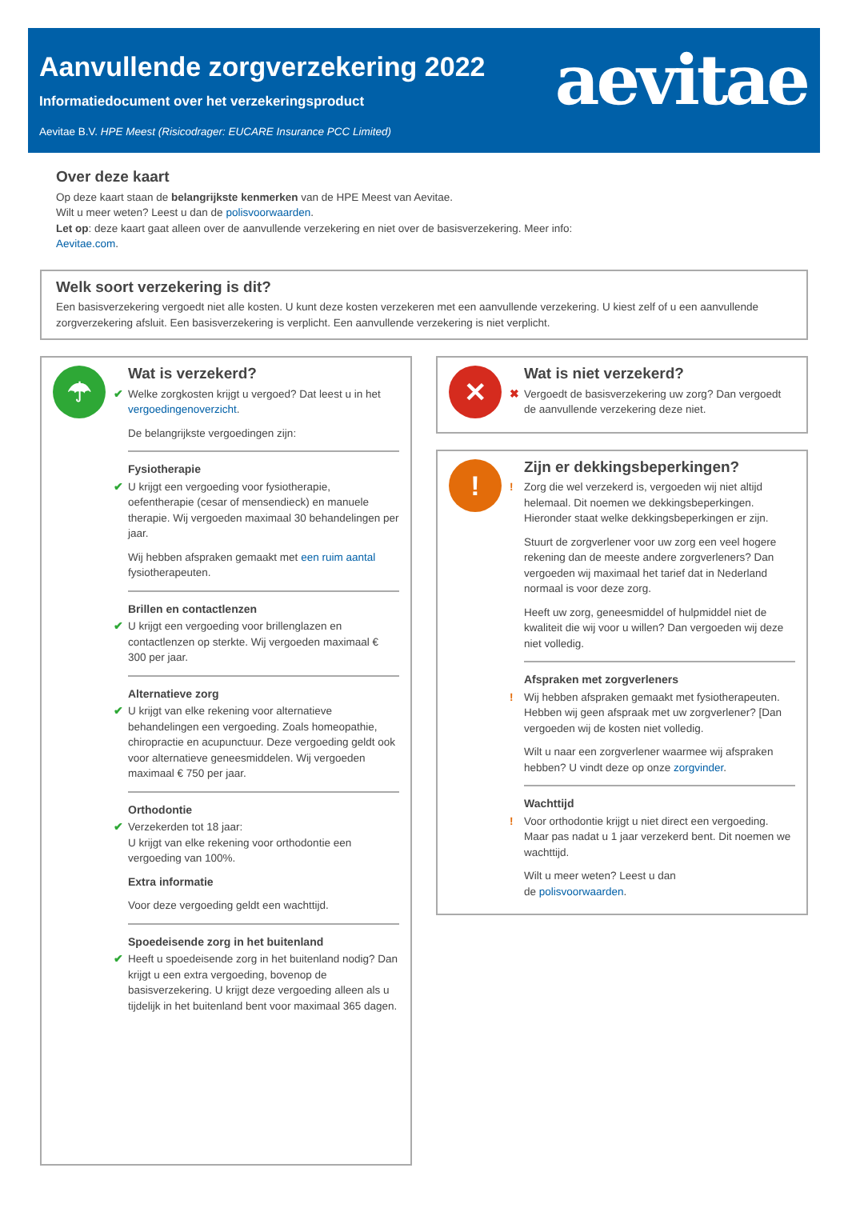Aanvullende zorgverzekering 2022
Informatiedocument over het verzekeringsproduct
Aevitae B.V. HPE Meest (Risicodrager: EUCARE Insurance PCC Limited)
aevitae
Over deze kaart
Op deze kaart staan de belangrijkste kenmerken van de HPE Meest van Aevitae.
Wilt u meer weten? Leest u dan de polisvoorwaarden.
Let op: deze kaart gaat alleen over de aanvullende verzekering en niet over de basisverzekering. Meer info:
Aevitae.com.
Welk soort verzekering is dit?
Een basisverzekering vergoedt niet alle kosten. U kunt deze kosten verzekeren met een aanvullende verzekering. U kiest zelf of u een aanvullende zorgverzekering afsluit. Een basisverzekering is verplicht. Een aanvullende verzekering is niet verplicht.
☂
Wat is verzekerd?
✔ Welke zorgkosten krijgt u vergoed? Dat leest u in het vergoedingenoverzicht.
De belangrijkste vergoedingen zijn:
Fysiotherapie
✔ U krijgt een vergoeding voor fysiotherapie, oefentherapie (cesar of mensendieck) en manuele therapie. Wij vergoeden maximaal 30 behandelingen per jaar.
Wij hebben afspraken gemaakt met een ruim aantal fysiotherapeuten.
Brillen en contactlenzen
✔ U krijgt een vergoeding voor brillenglazen en contactlenzen op sterkte. Wij vergoeden maximaal € 300 per jaar.
Alternatieve zorg
✔ U krijgt van elke rekening voor alternatieve behandelingen een vergoeding. Zoals homeopathie, chiropractie en acupunctuur. Deze vergoeding geldt ook voor alternatieve geneesmiddelen. Wij vergoeden maximaal € 750 per jaar.
Orthodontie
✔ Verzekerden tot 18 jaar:
U krijgt van elke rekening voor orthodontie een vergoeding van 100%.
Extra informatie
Voor deze vergoeding geldt een wachttijd.
Spoedeisende zorg in het buitenland
✔ Heeft u spoedeisende zorg in het buitenland nodig? Dan krijgt u een extra vergoeding, bovenop de basisverzekering. U krijgt deze vergoeding alleen als u tijdelijk in het buitenland bent voor maximaal 365 dagen.
✕
Wat is niet verzekerd?
✖ Vergoedt de basisverzekering uw zorg? Dan vergoedt de aanvullende verzekering deze niet.
!
Zijn er dekkingsbeperkingen?
! Zorg die wel verzekerd is, vergoeden wij niet altijd helemaal. Dit noemen we dekkingsbeperkingen. Hieronder staat welke dekkingsbeperkingen er zijn.
Stuurt de zorgverlener voor uw zorg een veel hogere rekening dan de meeste andere zorgverleners? Dan vergoeden wij maximaal het tarief dat in Nederland normaal is voor deze zorg.
Heeft uw zorg, geneesmiddel of hulpmiddel niet de kwaliteit die wij voor u willen? Dan vergoeden wij deze niet volledig.
Afspraken met zorgverleners
! Wij hebben afspraken gemaakt met fysiotherapeuten. Hebben wij geen afspraak met uw zorgverlener? [Dan vergoeden wij de kosten niet volledig.
Wilt u naar een zorgverlener waarmee wij afspraken hebben? U vindt deze op onze zorgvinder.
Wachttijd
! Voor orthodontie krijgt u niet direct een vergoeding. Maar pas nadat u 1 jaar verzekerd bent. Dit noemen we wachttijd.
Wilt u meer weten? Leest u dan
de polisvoorwaarden.